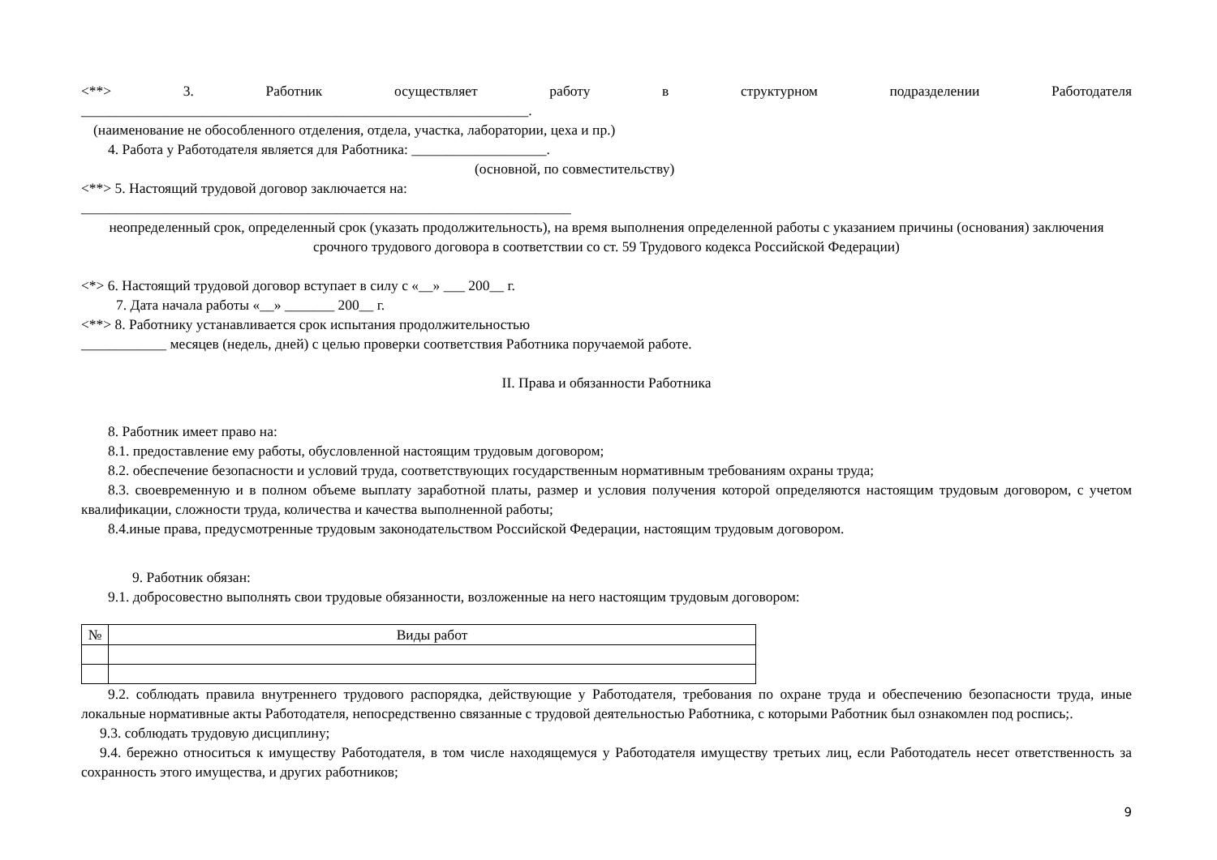<**> 3. Работник осуществляет работу в структурном подразделении Работодателя
_______________________________________________________________.
(наименование не обособленного отделения, отдела, участка, лаборатории, цеха и пр.)
4. Работа у Работодателя является для Работника: ___________________.
(основной, по совместительству)
<**> 5. Настоящий трудовой договор заключается на:
_____________________________________________________________________
неопределенный срок, определенный срок (указать продолжительность), на время выполнения определенной работы с указанием причины (основания) заключения срочного трудового договора в соответствии со ст. 59 Трудового кодекса Российской Федерации)
<*> 6. Настоящий трудовой договор вступает в силу с «__» ___ 200__ г.
7. Дата начала работы «__» _______ 200__ г.
<**> 8. Работнику устанавливается срок испытания продолжительностью
____________ месяцев (недель, дней) с целью проверки соответствия Работника поручаемой работе.
II. Права и обязанности Работника
8. Работник имеет право на:
8.1. предоставление ему работы, обусловленной настоящим трудовым договором;
8.2. обеспечение безопасности и условий труда, соответствующих государственным нормативным требованиям охраны труда;
8.3. своевременную и в полном объеме выплату заработной платы, размер и условия получения которой определяются настоящим трудовым договором, с учетом квалификации, сложности труда, количества и качества выполненной работы;
8.4.иные права, предусмотренные трудовым законодательством Российской Федерации, настоящим трудовым договором.
9. Работник обязан:
9.1. добросовестно выполнять свои трудовые обязанности, возложенные на него настоящим трудовым договором:
| № | Виды работ |
| --- | --- |
9.2. соблюдать правила внутреннего трудового распорядка, действующие у Работодателя, требования по охране труда и обеспечению безопасности труда, иные локальные нормативные акты Работодателя, непосредственно связанные с трудовой деятельностью Работника, с которыми Работник был ознакомлен под роспись;.
9.3. соблюдать трудовую дисциплину;
9.4. бережно относиться к имуществу Работодателя, в том числе находящемуся у Работодателя имуществу третьих лиц, если Работодатель несет ответственность за сохранность этого имущества, и других работников;
9